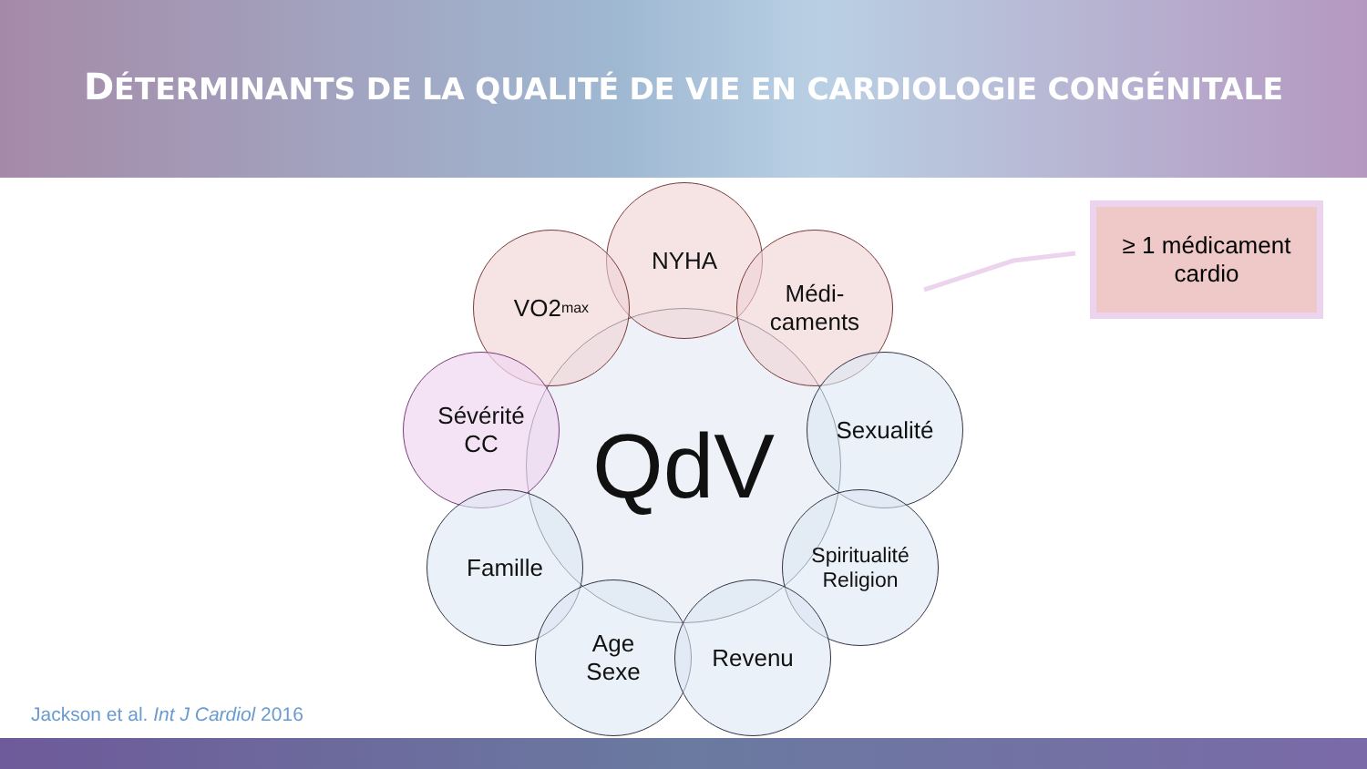DÉTERMINANTS DE LA QUALITÉ DE VIE EN CARDIOLOGIE CONGÉNITALE
QdV
NYHA
VO2<sub>max</sub>
Médi-
caments
Sévérité
CC
Sexualité
Famille
Spiritualité
Religion
Age
Sexe
Revenu
≥ 1 médicament
cardio
Jackson et al. Int J Cardiol 2016